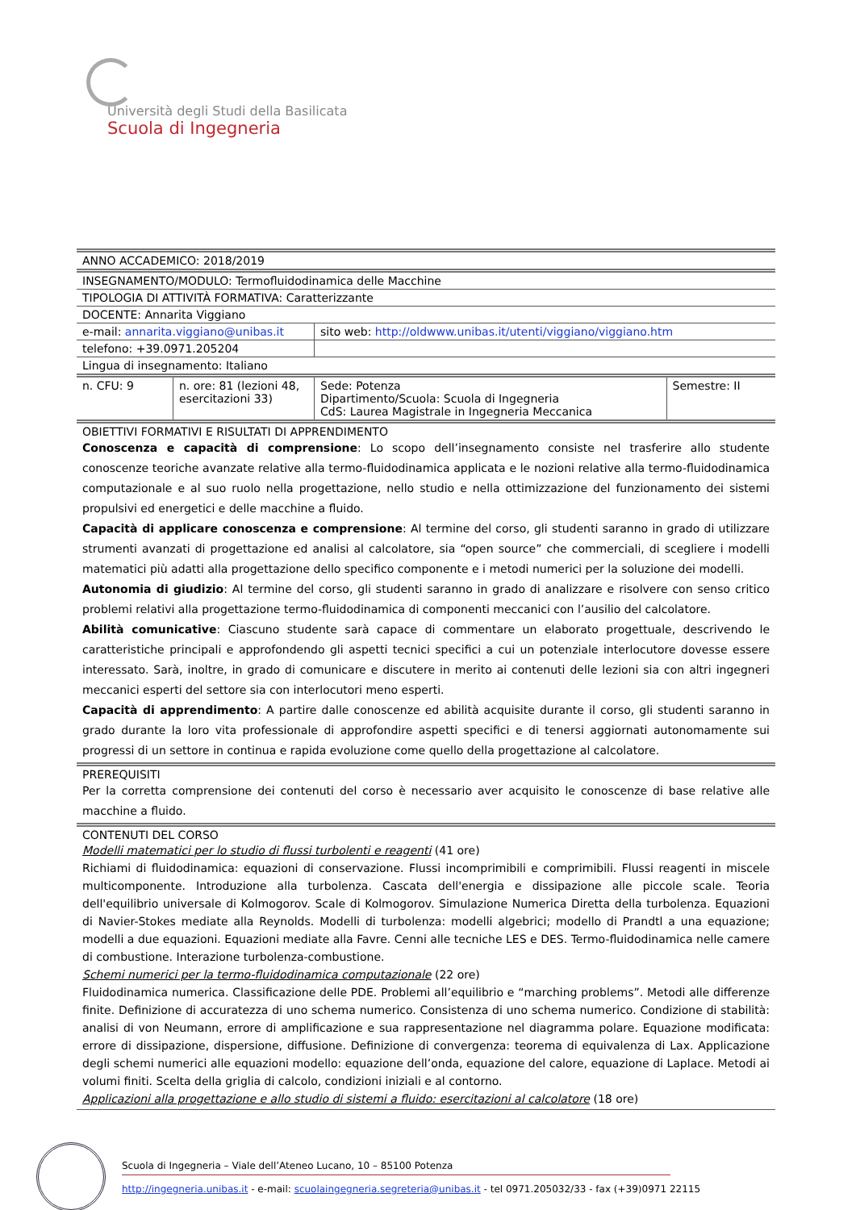Università degli Studi della Basilicata
Scuola di Ingegneria
| ANNO ACCADEMICO: 2018/2019 | | | |
| INSEGNAMENTO/MODULO: Termofluidodinamica delle Macchine | | | |
| TIPOLOGIA DI ATTIVITÀ FORMATIVA: Caratterizzante | | | |
| DOCENTE: Annarita Viggiano | | | |
| e-mail: annarita.viggiano@unibas.it | | sito web: http://oldwww.unibas.it/utenti/viggiano/viggiano.htm | |
| telefono: +39.0971.205204 | | | |
| Lingua di insegnamento: Italiano | | | |
| n. CFU: 9 | n. ore: 81 (lezioni 48, esercitazioni 33) | Sede: Potenza Dipartimento/Scuola: Scuola di Ingegneria CdS: Laurea Magistrale in Ingegneria Meccanica | Semestre: II |
| OBIETTIVI FORMATIVI E RISULTATI DI APPRENDIMENTO Conoscenza e capacità di comprensione : Lo scopo dell’insegnamento consiste nel trasferire allo studente conoscenze teoriche avanzate relative alla termo-fluidodinamica applicata e le nozioni relative alla termo-fluidodinamica computazionale e al suo ruolo nella progettazione, nello studio e nella ottimizzazione del funzionamento dei sistemi propulsivi ed energetici e delle macchine a fluido. Capacità di applicare conoscenza e comprensione : Al termine del corso, gli studenti saranno in grado di utilizzare strumenti avanzati di progettazione ed analisi al calcolatore, sia “open source” che commerciali, di scegliere i modelli matematici più adatti alla progettazione dello specifico componente e i metodi numerici per la soluzione dei modelli. Autonomia di giudizio : Al termine del corso, gli studenti saranno in grado di analizzare e risolvere con senso critico problemi relativi alla progettazione termo-fluidodinamica di componenti meccanici con l’ausilio del calcolatore. Abilità comunicative : Ciascuno studente sarà capace di commentare un elaborato progettuale, descrivendo le caratteristiche principali e approfondendo gli aspetti tecnici specifici a cui un potenziale interlocutore dovesse essere interessato. Sarà, inoltre, in grado di comunicare e discutere in merito ai contenuti delle lezioni sia con altri ingegneri meccanici esperti del settore sia con interlocutori meno esperti. Capacità di apprendimento : A partire dalle conoscenze ed abilità acquisite durante il corso, gli studenti saranno in grado durante la loro vita professionale di approfondire aspetti specifici e di tenersi aggiornati autonomamente sui progressi di un settore in continua e rapida evoluzione come quello della progettazione al calcolatore. | | | |
| PREREQUISITI Per la corretta comprensione dei contenuti del corso è necessario aver acquisito le conoscenze di base relative alle macchine a fluido. | | | |
| CONTENUTI DEL CORSO Modelli matematici per lo studio di flussi turbolenti e reagenti (41 ore) Richiami di fluidodinamica: equazioni di conservazione. Flussi incomprimibili e comprimibili. Flussi reagenti in miscele multicomponente. Introduzione alla turbolenza. Cascata dell'energia e dissipazione alle piccole scale. Teoria dell'equilibrio universale di Kolmogorov. Scale di Kolmogorov. Simulazione Numerica Diretta della turbolenza. Equazioni di Navier-Stokes mediate alla Reynolds. Modelli di turbolenza: modelli algebrici; modello di Prandtl a una equazione; modelli a due equazioni. Equazioni mediate alla Favre. Cenni alle tecniche LES e DES. Termo-fluidodinamica nelle camere di combustione. Interazione turbolenza-combustione. Schemi numerici per la termo-fluidodinamica computazionale (22 ore) Fluidodinamica numerica. Classificazione delle PDE. Problemi all’equilibrio e “marching problems”. Metodi alle differenze finite. Definizione di accuratezza di uno schema numerico. Consistenza di uno schema numerico. Condizione di stabilità: analisi di von Neumann, errore di amplificazione e sua rappresentazione nel diagramma polare. Equazione modificata: errore di dissipazione, dispersione, diffusione. Definizione di convergenza: teorema di equivalenza di Lax. Applicazione degli schemi numerici alle equazioni modello: equazione dell’onda, equazione del calore, equazione di Laplace. Metodi ai volumi finiti. Scelta della griglia di calcolo, condizioni iniziali e al contorno. Applicazioni alla progettazione e allo studio di sistemi a fluido: esercitazioni al calcolatore (18 ore) | | | |
Scuola di Ingegneria – Viale dell’Ateneo Lucano, 10 – 85100 Potenza
http://ingegneria.unibas.it - e-mail: scuolaingegneria.segreteria@unibas.it - tel 0971.205032/33 - fax (+39)0971 22115